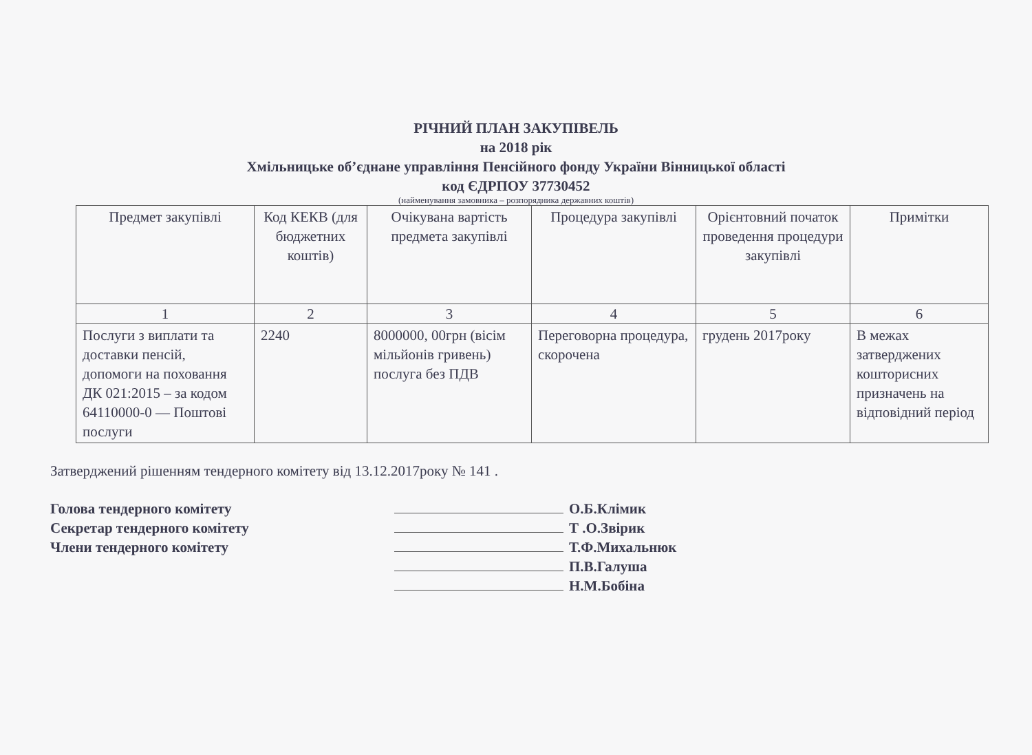РІЧНИЙ ПЛАН ЗАКУПІВЕЛЬ
на 2018 рік
Хмільницьке об’єднане управління Пенсійного фонду України Вінницької області
код ЄДРПОУ 37730452
(найменування замовника – розпорядника державних коштів)
| Предмет закупівлі | Код КЕКВ (для бюджетних коштів) | Очікувана вартість предмета закупівлі | Процедура закупівлі | Орієнтовний початок проведення процедури закупівлі | Примітки |
| --- | --- | --- | --- | --- | --- |
| 1 | 2 | 3 | 4 | 5 | 6 |
| Послуги з виплати та доставки пенсій, допомоги на поховання ДК 021:2015 – за кодом 64110000-0 — Поштові послуги | 2240 | 8000000, 00грн (вісім мільйонів гривень) послуга без ПДВ | Переговорна процедура, скорочена | грудень 2017року | В межах затверджених кошторисних призначень на відповідний період |
Затверджений рішенням тендерного комітету від 13.12.2017року № 141 .
Голова тендерного комітету О.Б.Клімик
Секретар тендерного комітету Т .О.Звірик
Члени тендерного комітету Т.Ф.Михальнюк
П.В.Галуша
Н.М.Бобіна